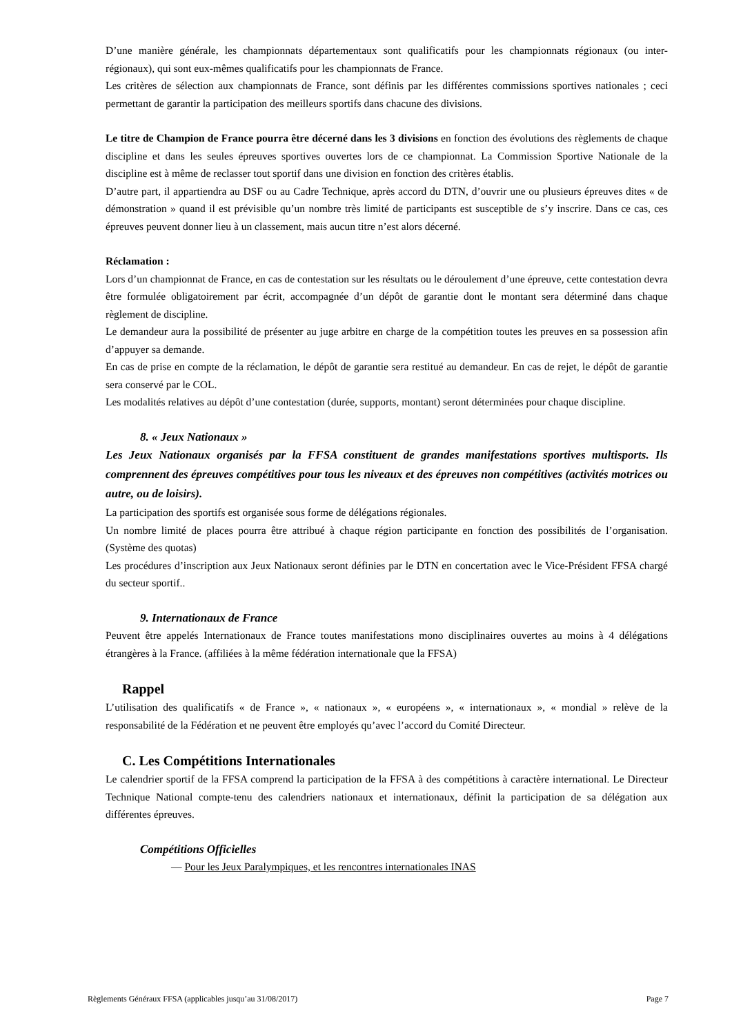D’une manière générale, les championnats départementaux sont qualificatifs pour les championnats régionaux (ou inter-régionaux), qui sont eux-mêmes qualificatifs pour les championnats de France.
Les critères de sélection aux championnats de France, sont définis par les différentes commissions sportives nationales ; ceci permettant de garantir la participation des meilleurs sportifs dans chacune des divisions.
Le titre de Champion de France pourra être décerné dans les 3 divisions en fonction des évolutions des règlements de chaque discipline et dans les seules épreuves sportives ouvertes lors de ce championnat. La Commission Sportive Nationale de la discipline est à même de reclasser tout sportif dans une division en fonction des critères établis.
D’autre part, il appartiendra au DSF ou au Cadre Technique, après accord du DTN, d’ouvrir une ou plusieurs épreuves dites « de démonstration » quand il est prévisible qu’un nombre très limité de participants est susceptible de s’y inscrire. Dans ce cas, ces épreuves peuvent donner lieu à un classement, mais aucun titre n’est alors décerné.
Réclamation :
Lors d’un championnat de France, en cas de contestation sur les résultats ou le déroulement d’une épreuve, cette contestation devra être formulée obligatoirement par écrit, accompagnée d’un dépôt de garantie dont le montant sera déterminé dans chaque règlement de discipline.
Le demandeur aura la possibilité de présenter au juge arbitre en charge de la compétition toutes les preuves en sa possession afin d’appuyer sa demande.
En cas de prise en compte de la réclamation, le dépôt de garantie sera restitué au demandeur. En cas de rejet, le dépôt de garantie sera conservé par le COL.
Les modalités relatives au dépôt d’une contestation (durée, supports, montant) seront déterminées pour chaque discipline.
8. « Jeux Nationaux »
Les Jeux Nationaux organisés par la FFSA constituent de grandes manifestations sportives multisports. Ils comprennent des épreuves compétitives pour tous les niveaux et des épreuves non compétitives (activités motrices ou autre, ou de loisirs).
La participation des sportifs est organisée sous forme de délégations régionales.
Un nombre limité de places pourra être attribué à chaque région participante en fonction des possibilités de l’organisation. (Système des quotas)
Les procédures d’inscription aux Jeux Nationaux seront définies par le DTN en concertation avec le Vice-Président FFSA chargé du secteur sportif..
9. Internationaux de France
Peuvent être appelés Internationaux de France toutes manifestations mono disciplinaires ouvertes au moins à 4 délégations étrangères à la France. (affiliées à la même fédération internationale que la FFSA)
Rappel
L’utilisation des qualificatifs « de France », « nationaux », « européens », « internationaux », « mondial » relève de la responsabilité de la Fédération et ne peuvent être employés qu’avec l’accord du Comité Directeur.
C. Les Compétitions Internationales
Le calendrier sportif de la FFSA comprend la participation de la FFSA à des compétitions à caractère international. Le Directeur Technique National compte-tenu des calendriers nationaux et internationaux, définit la participation de sa délégation aux différentes épreuves.
Compétitions Officielles
— Pour les Jeux Paralympiques, et les rencontres internationales INAS
Règlements Généraux FFSA (applicables jusqu’au 31/08/2017) Page 7